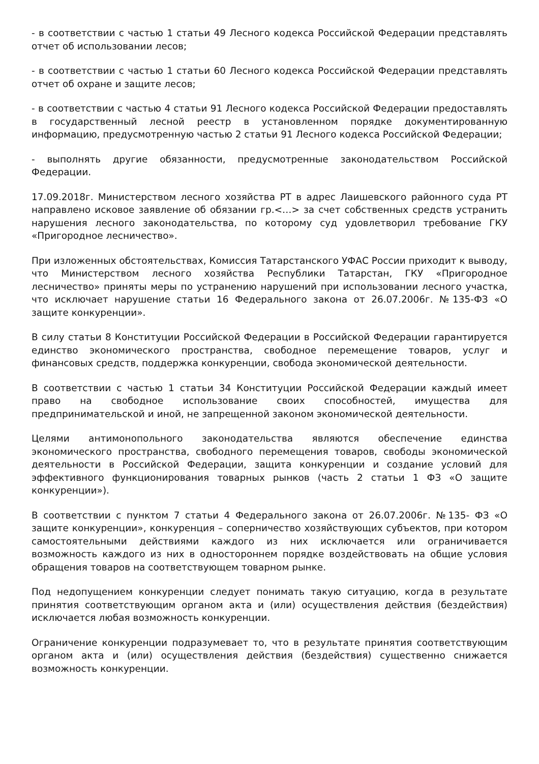- в соответствии с частью 1 статьи 49 Лесного кодекса Российской Федерации представлять отчет об использовании лесов;
- в соответствии с частью 1 статьи 60 Лесного кодекса Российской Федерации представлять отчет об охране и защите лесов;
- в соответствии с частью 4 статьи 91 Лесного кодекса Российской Федерации предоставлять в государственный лесной реестр в установленном порядке документированную информацию, предусмотренную частью 2 статьи 91 Лесного кодекса Российской Федерации;
- выполнять другие обязанности, предусмотренные законодательством Российской Федерации.
17.09.2018г. Министерством лесного хозяйства РТ в адрес Лаишевского районного суда РТ направлено исковое заявление об обязании гр.<…> за счет собственных средств устранить нарушения лесного законодательства, по которому суд удовлетворил требование ГКУ «Пригородное лесничество».
При изложенных обстоятельствах, Комиссия Татарстанского УФАС России приходит к выводу, что Министерством лесного хозяйства Республики Татарстан, ГКУ «Пригородное лесничество» приняты меры по устранению нарушений при использовании лесного участка, что исключает нарушение статьи 16 Федерального закона от 26.07.2006г. №135-ФЗ «О защите конкуренции».
В силу статьи 8 Конституции Российской Федерации в Российской Федерации гарантируется единство экономического пространства, свободное перемещение товаров, услуг и финансовых средств, поддержка конкуренции, свобода экономической деятельности.
В соответствии с частью 1 статьи 34 Конституции Российской Федерации каждый имеет право на свободное использование своих способностей, имущества для предпринимательской и иной, не запрещенной законом экономической деятельности.
Целями антимонопольного законодательства являются обеспечение единства экономического пространства, свободного перемещения товаров, свободы экономической деятельности в Российской Федерации, защита конкуренции и создание условий для эффективного функционирования товарных рынков (часть 2 статьи 1 ФЗ «О защите конкуренции»).
В соответствии с пунктом 7 статьи 4 Федерального закона от 26.07.2006г. №135- ФЗ «О защите конкуренции», конкуренция – соперничество хозяйствующих субъектов, при котором самостоятельными действиями каждого из них исключается или ограничивается возможность каждого из них в одностороннем порядке воздействовать на общие условия обращения товаров на соответствующем товарном рынке.
Под недопущением конкуренции следует понимать такую ситуацию, когда в результате принятия соответствующим органом акта и (или) осуществления действия (бездействия) исключается любая возможность конкуренции.
Ограничение конкуренции подразумевает то, что в результате принятия соответствующим органом акта и (или) осуществления действия (бездействия) существенно снижается возможность конкуренции.